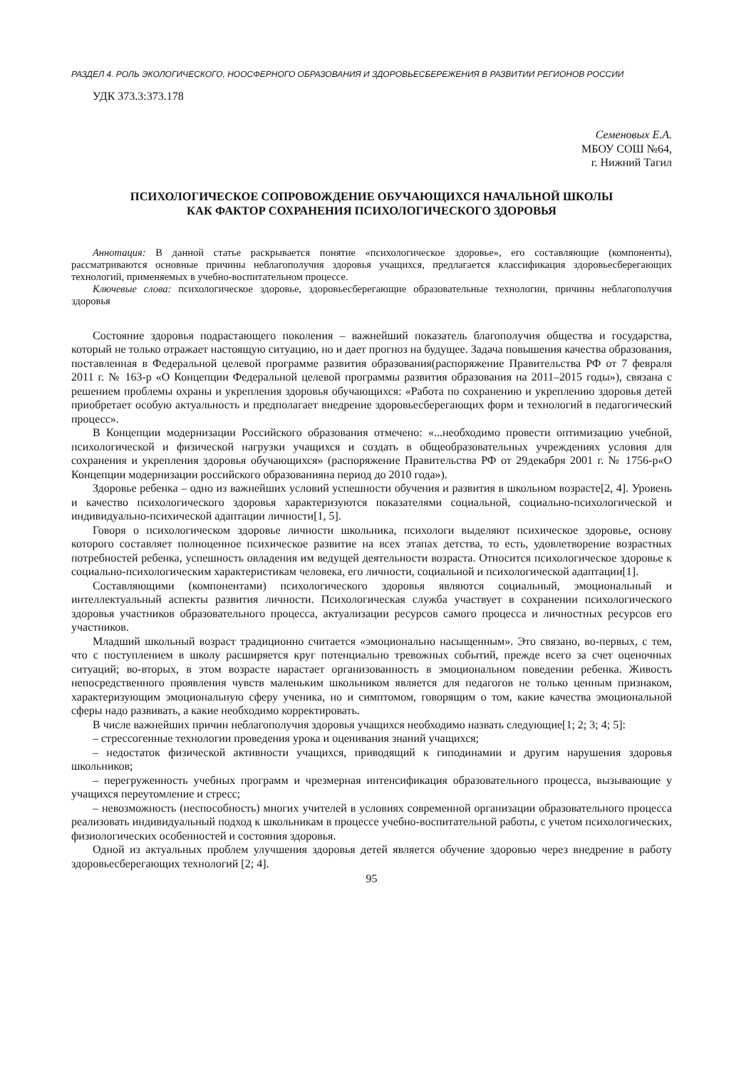РАЗДЕЛ 4. РОЛЬ ЭКОЛОГИЧЕСКОГО, НООСФЕРНОГО ОБРАЗОВАНИЯ И ЗДОРОВЬЕСБЕРЕЖЕНИЯ В РАЗВИТИИ РЕГИОНОВ РОССИИ
УДК 373.3:373.178
Семеновых Е.А.
МБОУ СОШ №64,
г. Нижний Тагил
ПСИХОЛОГИЧЕСКОЕ СОПРОВОЖДЕНИЕ ОБУЧАЮЩИХСЯ НАЧАЛЬНОЙ ШКОЛЫ
КАК ФАКТОР СОХРАНЕНИЯ ПСИХОЛОГИЧЕСКОГО ЗДОРОВЬЯ
Аннотация: В данной статье раскрывается понятие «психологическое здоровье», его составляющие (компоненты), рассматриваются основные причины неблагополучия здоровья учащихся, предлагается классификация здоровьесберегающих технологий, применяемых в учебно-воспитательном процессе.
Ключевые слова: психологическое здоровье, здоровьесберегающие образовательные технологии, причины неблагополучия здоровья
Состояние здоровья подрастающего поколения – важнейший показатель благополучия общества и государства, который не только отражает настоящую ситуацию, но и дает прогноз на будущее. Задача повышения качества образования, поставленная в Федеральной целевой программе развития образования(распоряжение Правительства РФ от 7 февраля 2011 г. № 163-р «О Концепции Федеральной целевой программы развития образования на 2011–2015 годы»), связана с решением проблемы охраны и укрепления здоровья обучающихся: «Работа по сохранению и укреплению здоровья детей приобретает особую актуальность и предполагает внедрение здоровьесберегающих форм и технологий в педагогический процесс».
В Концепции модернизации Российского образования отмечено: «...необходимо провести оптимизацию учебной, психологической и физической нагрузки учащихся и создать в общеобразовательных учреждениях условия для сохранения и укрепления здоровья обучающихся» (распоряжение Правительства РФ от 29декабря 2001 г. № 1756-р«О Концепции модернизации российского образованияна период до 2010 года»).
Здоровье ребенка – одно из важнейших условий успешности обучения и развития в школьном возрасте[2, 4]. Уровень и качество психологического здоровья характеризуются показателями социальной, социально-психологической и индивидуально-психической адаптации личности[1, 5].
Говоря о психологическом здоровье личности школьника, психологи выделяют психическое здоровье, основу которого составляет полноценное психическое развитие на всех этапах детства, то есть, удовлетворение возрастных потребностей ребенка, успешность овладения им ведущей деятельности возраста. Относится психологическое здоровье к социально-психологическим характеристикам человека, его личности, социальной и психологической адаптации[1].
Составляющими (компонентами) психологического здоровья являются социальный, эмоциональный и интеллектуальный аспекты развития личности. Психологическая служба участвует в сохранении психологического здоровья участников образовательного процесса, актуализации ресурсов самого процесса и личностных ресурсов его участников.
Младший школьный возраст традиционно считается «эмоционально насыщенным». Это связано, во-первых, с тем, что с поступлением в школу расширяется круг потенциально тревожных событий, прежде всего за счет оценочных ситуаций; во-вторых, в этом возрасте нарастает организованность в эмоциональном поведении ребенка. Живость непосредственного проявления чувств маленьким школьником является для педагогов не только ценным признаком, характеризующим эмоциональную сферу ученика, но и симптомом, говорящим о том, какие качества эмоциональной сферы надо развивать, а какие необходимо корректировать.
В числе важнейших причин неблагополучия здоровья учащихся необходимо назвать следующие[1; 2; 3; 4; 5]:
– стрессогенные технологии проведения урока и оценивания знаний учащихся;
– недостаток физической активности учащихся, приводящий к гиподинамии и другим нарушения здоровья школьников;
– перегруженность учебных программ и чрезмерная интенсификация образовательного процесса, вызывающие у учащихся переутомление и стресс;
– невозможность (неспособность) многих учителей в условиях современной организации образовательного процесса реализовать индивидуальный подход к школьникам в процессе учебно-воспитательной работы, с учетом психологических, физиологических особенностей и состояния здоровья.
Одной из актуальных проблем улучшения здоровья детей является обучение здоровью через внедрение в работу здоровьесберегающих технологий [2; 4].
95